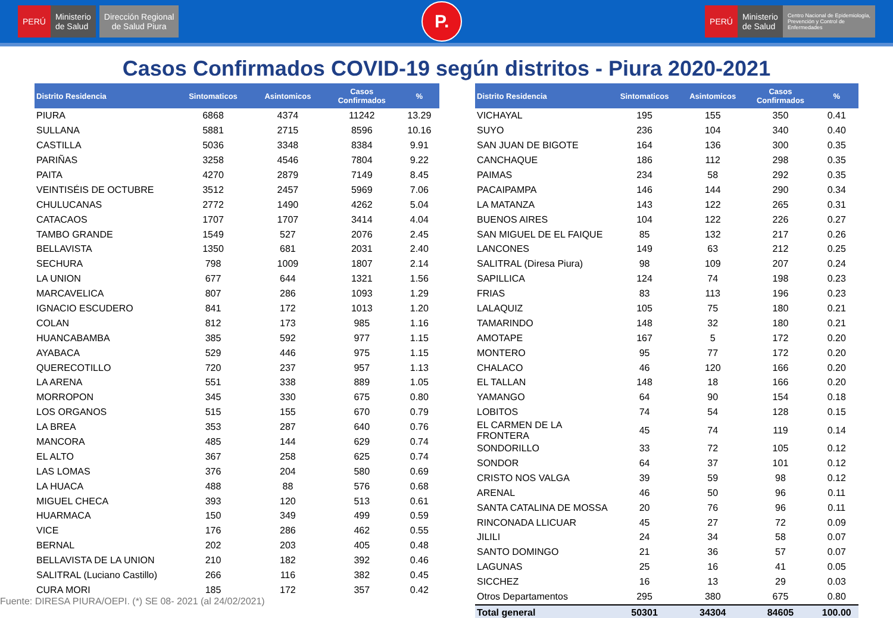PERÚ Ministerio
de Salud
Dirección Regional
de Salud Piura
P.
PERÚ Ministerio
de Salud
Centro Nacional de Epidemiología,
Prevención y Control de
Enfermedades
Casos Confirmados COVID-19 según distritos - Piura 2020-2021
| Distrito Residencia | Sintomaticos | Asintomicos | Casos Confirmados | % |
| --- | --- | --- | --- | --- |
| PIURA | 6868 | 4374 | 11242 | 13.29 |
| SULLANA | 5881 | 2715 | 8596 | 10.16 |
| CASTILLA | 5036 | 3348 | 8384 | 9.91 |
| PARIÑAS | 3258 | 4546 | 7804 | 9.22 |
| PAITA | 4270 | 2879 | 7149 | 8.45 |
| VEINTISÉIS DE OCTUBRE | 3512 | 2457 | 5969 | 7.06 |
| CHULUCANAS | 2772 | 1490 | 4262 | 5.04 |
| CATACAOS | 1707 | 1707 | 3414 | 4.04 |
| TAMBO GRANDE | 1549 | 527 | 2076 | 2.45 |
| BELLAVISTA | 1350 | 681 | 2031 | 2.40 |
| SECHURA | 798 | 1009 | 1807 | 2.14 |
| LA UNION | 677 | 644 | 1321 | 1.56 |
| MARCAVELICA | 807 | 286 | 1093 | 1.29 |
| IGNACIO ESCUDERO | 841 | 172 | 1013 | 1.20 |
| COLAN | 812 | 173 | 985 | 1.16 |
| HUANCABAMBA | 385 | 592 | 977 | 1.15 |
| AYABACA | 529 | 446 | 975 | 1.15 |
| QUERECOTILLO | 720 | 237 | 957 | 1.13 |
| LA ARENA | 551 | 338 | 889 | 1.05 |
| MORROPON | 345 | 330 | 675 | 0.80 |
| LOS ORGANOS | 515 | 155 | 670 | 0.79 |
| LA BREA | 353 | 287 | 640 | 0.76 |
| MANCORA | 485 | 144 | 629 | 0.74 |
| EL ALTO | 367 | 258 | 625 | 0.74 |
| LAS LOMAS | 376 | 204 | 580 | 0.69 |
| LA HUACA | 488 | 88 | 576 | 0.68 |
| MIGUEL CHECA | 393 | 120 | 513 | 0.61 |
| HUARMACA | 150 | 349 | 499 | 0.59 |
| VICE | 176 | 286 | 462 | 0.55 |
| BERNAL | 202 | 203 | 405 | 0.48 |
| BELLAVISTA DE LA UNION | 210 | 182 | 392 | 0.46 |
| SALITRAL (Luciano Castillo) | 266 | 116 | 382 | 0.45 |
| CURA MORI | 185 | 172 | 357 | 0.42 |
Fuente: DIRESA PIURA/OEPI. (*) SE 08- 2021 (al 24/02/2021)
| Distrito Residencia | Sintomaticos | Asintomicos | Casos Confirmados | % |
| --- | --- | --- | --- | --- |
| VICHAYAL | 195 | 155 | 350 | 0.41 |
| SUYO | 236 | 104 | 340 | 0.40 |
| SAN JUAN DE BIGOTE | 164 | 136 | 300 | 0.35 |
| CANCHAQUE | 186 | 112 | 298 | 0.35 |
| PAIMAS | 234 | 58 | 292 | 0.35 |
| PACAIPAMPA | 146 | 144 | 290 | 0.34 |
| LA MATANZA | 143 | 122 | 265 | 0.31 |
| BUENOS AIRES | 104 | 122 | 226 | 0.27 |
| SAN MIGUEL DE EL FAIQUE | 85 | 132 | 217 | 0.26 |
| LANCONES | 149 | 63 | 212 | 0.25 |
| SALITRAL (Diresa Piura) | 98 | 109 | 207 | 0.24 |
| SAPILLICA | 124 | 74 | 198 | 0.23 |
| FRIAS | 83 | 113 | 196 | 0.23 |
| LALAQUIZ | 105 | 75 | 180 | 0.21 |
| TAMARINDO | 148 | 32 | 180 | 0.21 |
| AMOTAPE | 167 | 5 | 172 | 0.20 |
| MONTERO | 95 | 77 | 172 | 0.20 |
| CHALACO | 46 | 120 | 166 | 0.20 |
| EL TALLAN | 148 | 18 | 166 | 0.20 |
| YAMANGO | 64 | 90 | 154 | 0.18 |
| LOBITOS | 74 | 54 | 128 | 0.15 |
| EL CARMEN DE LA FRONTERA | 45 | 74 | 119 | 0.14 |
| SONDORILLO | 33 | 72 | 105 | 0.12 |
| SONDOR | 64 | 37 | 101 | 0.12 |
| CRISTO NOS VALGA | 39 | 59 | 98 | 0.12 |
| ARENAL | 46 | 50 | 96 | 0.11 |
| SANTA CATALINA DE MOSSA | 20 | 76 | 96 | 0.11 |
| RINCONADA LLICUAR | 45 | 27 | 72 | 0.09 |
| JILILI | 24 | 34 | 58 | 0.07 |
| SANTO DOMINGO | 21 | 36 | 57 | 0.07 |
| LAGUNAS | 25 | 16 | 41 | 0.05 |
| SICCHEZ | 16 | 13 | 29 | 0.03 |
| Otros Departamentos | 295 | 380 | 675 | 0.80 |
| Total general | 50301 | 34304 | 84605 | 100.00 |